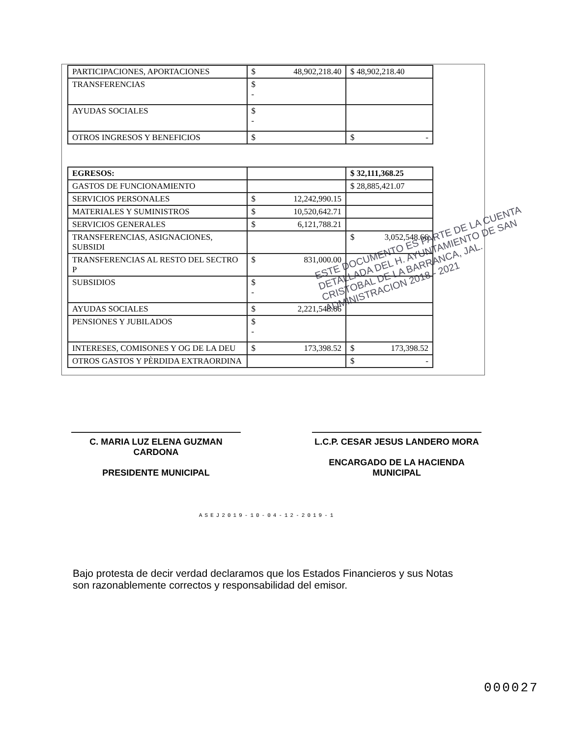| PARTICIPACIONES, APORTACIONES | $ 48,902,218.40 | $ 48,902,218.40 |
| TRANSFERENCIAS | $ - | |
| AYUDAS SOCIALES | $ - | |
| OTROS INGRESOS Y BENEFICIOS | $ | $ - |
| EGRESOS: | | $ 32,111,368.25 |
| GASTOS DE FUNCIONAMIENTO | | $ 28,885,421.07 |
| SERVICIOS PERSONALES | $ 12,242,990.15 | |
| MATERIALES Y SUMINISTROS | $ 10,520,642.71 | |
| SERVICIOS GENERALES | $ 6,121,788.21 | |
| TRANSFERENCIAS, ASIGNACIONES, SUBSIDI | | $ 3,052,548.66 |
| TRANSFERENCIAS AL RESTO DEL SECTRO P | $ 831,000.00 | |
| SUBSIDIOS | $ - | |
| AYUDAS SOCIALES | $ 2,221,548.66 | |
| PENSIONES Y JUBILADOS | $ - | |
| INTERESES, COMISONES Y OG DE LA DEU | $ 173,398.52 | $ 173,398.52 |
| OTROS GASTOS Y PÈRDIDA EXTRAORDINA | | $ - |
ESTE DOCUMENTO ES PARTE DE LA CUENTA DETALLADA DEL H. AYUNTAMIENTO DE SAN CRISTOBAL DE LA BARRANCA, JAL. ADMINISTRACION 2018 - 2021
C. MARIA LUZ ELENA GUZMAN CARDONA
PRESIDENTE MUNICIPAL
L.C.P. CESAR JESUS LANDERO MORA
ENCARGADO DE LA HACIENDA MUNICIPAL
ASEJ2019-10-04-12-2019-1
Bajo protesta de decir verdad declaramos que los Estados Financieros y sus Notas son razonablemente correctos y responsabilidad del emisor.
000027